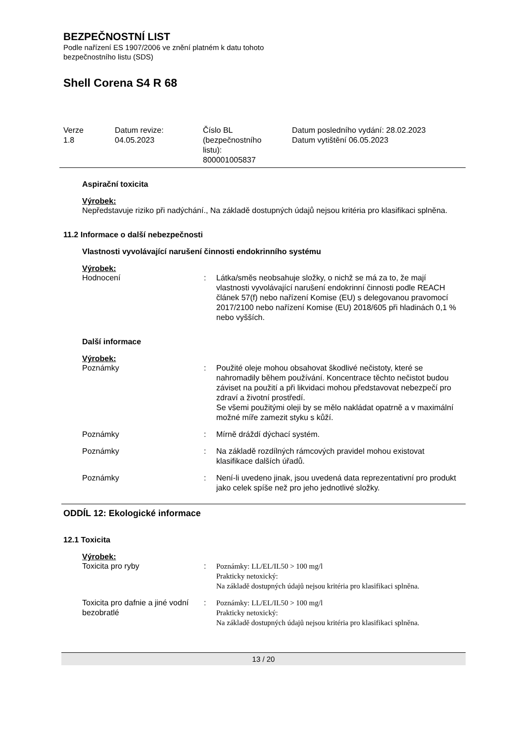BEZPEČNOSTNÍ LIST
Podle nařízení ES 1907/2006 ve znění platném k datu tohoto
bezpečnostního listu (SDS)
Shell Corena S4 R 68
Verze
1.8
Datum revize:
04.05.2023
Číslo BL
(bezpečnostního
listu):
800001005837
Datum posledního vydání: 28.02.2023
Datum vytištění 06.05.2023
Aspirační toxicita
Výrobek:
Nepředstavuje riziko při nadýchání., Na základě dostupných údajů nejsou kritéria pro klasifikaci splněna.
11.2 Informace o další nebezpečnosti
Vlastnosti vyvolávající narušení činnosti endokrinního systému
Výrobek:
Hodnocení : Látka/směs neobsahuje složky, o nichž se má za to, že mají vlastnosti vyvolávající narušení endokrinní činnosti podle REACH článek 57(f) nebo nařízení Komise (EU) s delegovanou pravomocí 2017/2100 nebo nařízení Komise (EU) 2018/605 při hladinách 0,1 % nebo vyšších.
Další informace
Výrobek:
Poznámky : Použité oleje mohou obsahovat škodlivé nečistoty, které se nahromadily během používání. Koncentrace těchto nečistot budou záviset na použití a při likvidaci mohou představovat nebezpečí pro zdraví a životní prostředí.
Se všemi použitými oleji by se mělo nakládat opatrně a v maximální možné míře zamezit styku s kůží.
Poznámky : Mírně dráždí dýchací systém.
Poznámky : Na základě rozdílných rámcových pravidel mohou existovat klasifikace dalších úřadů.
Poznámky : Není-li uvedeno jinak, jsou uvedená data reprezentativní pro produkt jako celek spíše než pro jeho jednotlivé složky.
ODDÍL 12: Ekologické informace
12.1 Toxicita
Výrobek:
Toxicita pro ryby : Poznámky: LL/EL/IL50 > 100 mg/l
Prakticky netoxický:
Na základě dostupných údajů nejsou kritéria pro klasifikaci splněna.
Toxicita pro dafnie a jiné vodní bezobratlé
: Poznámky: LL/EL/IL50 > 100 mg/l
Prakticky netoxický:
Na základě dostupných údajů nejsou kritéria pro klasifikaci splněna.
13 / 20